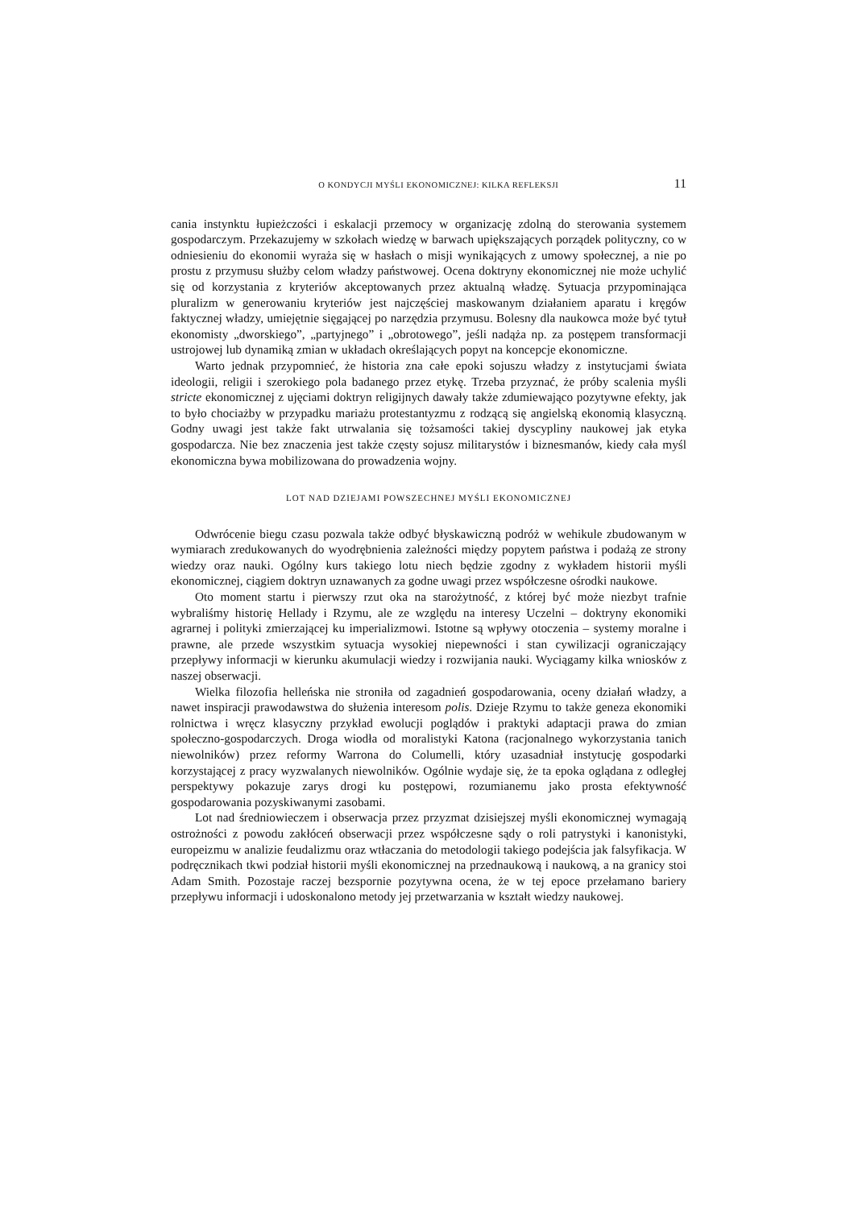O KONDYCJI MYŚLI EKONOMICZNEJ: KILKA REFLEKSJI 11
cania instynktu łupieżczości i eskalacji przemocy w organizację zdolną do sterowania systemem gospodarczym. Przekazujemy w szkołach wiedzę w barwach upiększających porządek polityczny, co w odniesieniu do ekonomii wyraża się w hasłach o misji wynikających z umowy społecznej, a nie po prostu z przymusu służby celom władzy państwowej. Ocena doktryny ekonomicznej nie może uchylić się od korzystania z kryteriów akceptowanych przez aktualną władzę. Sytuacja przypominająca pluralizm w generowaniu kryteriów jest najczęściej maskowanym działaniem aparatu i kręgów faktycznej władzy, umiejętnie sięgającej po narzędzia przymusu. Bolesny dla naukowca może być tytuł ekonomisty „dworskiego”, „partyjnego” i „obrotowego”, jeśli nadąża np. za postępem transformacji ustrojowej lub dynamiką zmian w układach określających popyt na koncepcje ekonomiczne.
Warto jednak przypomnieć, że historia zna całe epoki sojuszu władzy z instytucjami świata ideologii, religii i szerokiego pola badanego przez etykę. Trzeba przyznać, że próby scalenia myśli stricte ekonomicznej z ujęciami doktryn religijnych dawały także zdumiewająco pozytywne efekty, jak to było chociażby w przypadku mariażu protestantyzmu z rodzącą się angielską ekonomią klasyczną. Godny uwagi jest także fakt utrwalania się tożsamości takiej dyscypliny naukowej jak etyka gospodarcza. Nie bez znaczenia jest także częsty sojusz militarystów i biznesmanów, kiedy cała myśl ekonomiczna bywa mobilizowana do prowadzenia wojny.
LOT NAD DZIEJAMI POWSZECHNEJ MYŚLI EKONOMICZNEJ
Odwrócenie biegu czasu pozwala także odbyć błyskawiczną podróż w wehikule zbudowanym w wymiarach zredukowanych do wyodrębnienia zależności między popytem państwa i podażą ze strony wiedzy oraz nauki. Ogólny kurs takiego lotu niech będzie zgodny z wykładem historii myśli ekonomicznej, ciągiem doktryn uznawanych za godne uwagi przez współczesne ośrodki naukowe.
Oto moment startu i pierwszy rzut oka na starożytność, z której być może niezbyt trafnie wybraliśmy historię Hellady i Rzymu, ale ze względu na interesy Uczelni – doktryny ekonomiki agrarnej i polityki zmierzającej ku imperializmowi. Istotne są wpływy otoczenia – systemy moralne i prawne, ale przede wszystkim sytuacja wysokiej niepewności i stan cywilizacji ograniczający przepływy informacji w kierunku akumulacji wiedzy i rozwijania nauki. Wyciągamy kilka wniosków z naszej obserwacji.
Wielka filozofia helleńska nie stroniła od zagadnień gospodarowania, oceny działań władzy, a nawet inspiracji prawodawstwa do służenia interesom polis. Dzieje Rzymu to także geneza ekonomiki rolnictwa i wręcz klasyczny przykład ewolucji poglądów i praktyki adaptacji prawa do zmian społeczno-gospodarczych. Droga wiodła od moralistyki Katona (racjonalnego wykorzystania tanich niewolników) przez reformy Warrona do Columelli, który uzasadniał instytucję gospodarki korzystającej z pracy wyzwalanych niewolników. Ogólnie wydaje się, że ta epoka oglądana z odległej perspektywy pokazuje zarys drogi ku postępowi, rozumianemu jako prosta efektywność gospodarowania pozyskiwanymi zasobami.
Lot nad średniowieczem i obserwacja przez przyzmat dzisiejszej myśli ekonomicznej wymagają ostrożności z powodu zakłóceń obserwacji przez współczesne sądy o roli patrystyki i kanonistyki, europeizmu w analizie feudalizmu oraz wtłaczania do metodologii takiego podejścia jak falsyfikacja. W podręcznikach tkwi podział historii myśli ekonomicznej na przednaukową i naukową, a na granicy stoi Adam Smith. Pozostaje raczej bezspornie pozytywna ocena, że w tej epoce przełamano bariery przepływu informacji i udoskonalono metody jej przetwarzania w kształt wiedzy naukowej.